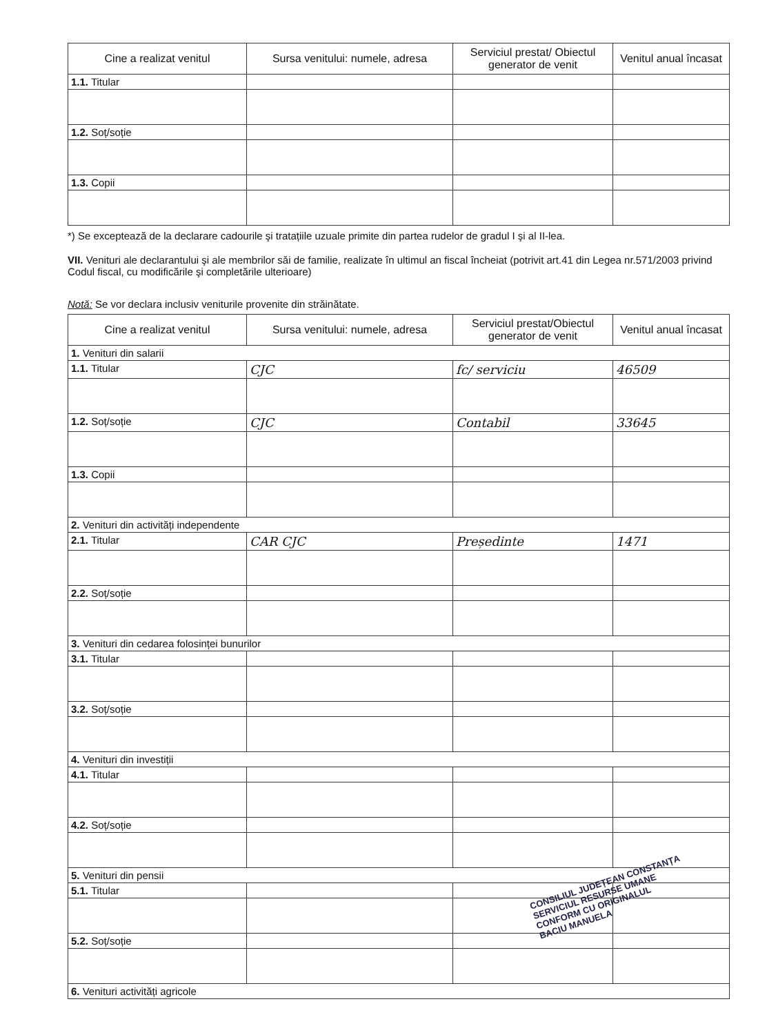| Cine a realizat venitul | Sursa venitului: numele, adresa | Serviciul prestat/ Obiectul generator de venit | Venitul anual încasat |
| --- | --- | --- | --- |
| 1.1. Titular | | | |
| 1.2. Soț/soție | | | |
| 1.3. Copii | | | |
*) Se exceptează de la declarare cadourile şi tratațiile uzuale primite din partea rudelor de gradul I şi al II-lea.
VII. Venituri ale declarantului şi ale membrilor săi de familie, realizate în ultimul an fiscal încheiat (potrivit art.41 din Legea nr.571/2003 privind Codul fiscal, cu modificările şi completările ulterioare)
Notă: Se vor declara inclusiv veniturile provenite din străinătate.
| Cine a realizat venitul | Sursa venitului: numele, adresa | Serviciul prestat/Obiectul generator de venit | Venitul anual încasat |
| --- | --- | --- | --- |
| 1. Venituri din salarii | | | |
| 1.1. Titular | CJC | fc/ serviciu | 46509 |
| 1.2. Soț/soție | CJC | Contabil | 33645 |
| 1.3. Copii | | | |
| 2. Venituri din activități independente | | | |
| 2.1. Titular | CAR CJC | Președinte | 1471 |
| 2.2. Soț/soție | | | |
| 3. Venituri din cedarea folosinței bunurilor | | | |
| 3.1. Titular | | | |
| 3.2. Soț/soție | | | |
| 4. Venituri din investiții | | | |
| 4.1. Titular | | | |
| 4.2. Soț/soție | | | |
| 5. Venituri din pensii | | | |
| 5.1. Titular | | | |
| 5.2. Soț/soție | | | |
| 6. Venituri activități agricole | | | |
CONSILIUL JUDEȚEAN CONSTANȚA
SERVICIUL RESURSE UMANE
CONFORM CU ORIGINALUL
BACIU MANUELA